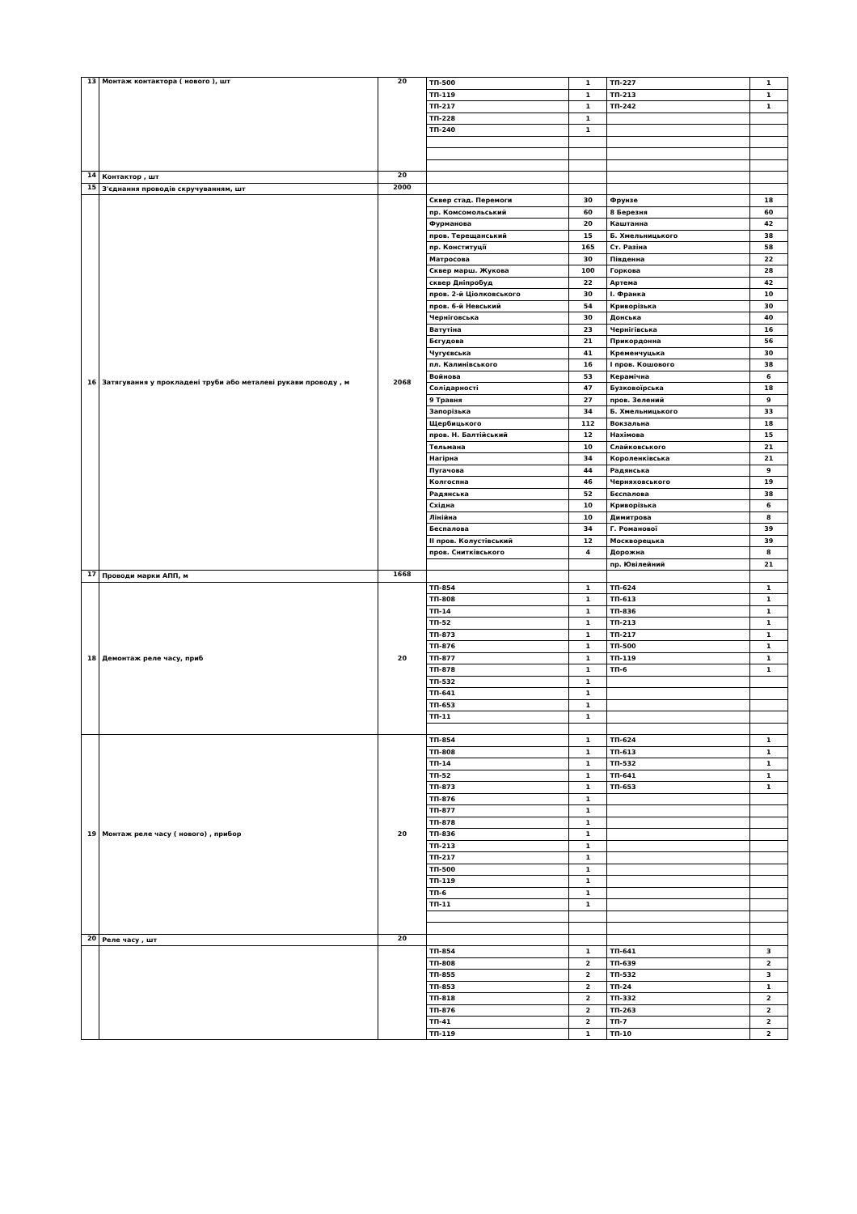| 13 | Монтаж контактора ( нового ), шт | 20 | ТП-500 | 1 | ТП-227 | 1 |
| | | | ТП-119 | 1 | ТП-213 | 1 |
| | | | ТП-217 | 1 | ТП-242 | 1 |
| | | | ТП-228 | 1 | | |
| | | | ТП-240 | 1 | | |
| 14 | Контактор , шт | 20 | | | | |
| 15 | З'єднання проводів скручуванням, шт | 2000 | | | | |
| 16 | Затягування у прокладені труби або металеві рукави проводу , м | 2068 | Сквер стад. Перемоги | 30 | Фрунзе | 18 |
| | | | пр. Комсомольський | 60 | 8 Березня | 60 |
| | | | Фурманова | 20 | Каштанна | 42 |
| | | | пров. Терещанський | 15 | Б. Хмельницького | 38 |
| | | | пр. Конституції | 165 | Ст. Разіна | 58 |
| | | | Матросова | 30 | Південна | 22 |
| | | | Сквер марш. Жукова | 100 | Горкова | 28 |
| | | | сквер Дніпробуд | 22 | Артема | 42 |
| | | | пров. 2-й Ціолковського | 30 | І. Франка | 10 |
| | | | пров. 6-й Невський | 54 | Криворізька | 30 |
| | | | Черніговська | 30 | Донська | 40 |
| | | | Ватутіна | 23 | Чернігівська | 16 |
| | | | Бєгудова | 21 | Прикордонна | 56 |
| | | | Чугуєвська | 41 | Кременчуцька | 30 |
| | | | пл. Калинівського | 16 | І пров. Кошового | 38 |
| | | | Войнова | 53 | Керамічна | 6 |
| | | | Солідарності | 47 | Бузковоїрська | 18 |
| | | | 9 Травня | 27 | пров. Зелений | 9 |
| | | | Запорізька | 34 | Б. Хмельницького | 33 |
| | | | Щербицького | 112 | Вокзальна | 18 |
| | | | пров. Н. Балтійський | 12 | Нахімова | 15 |
| | | | Тельмана | 10 | Слайковського | 21 |
| | | | Нагірна | 34 | Короленківська | 21 |
| | | | Пугачова | 44 | Радянська | 9 |
| | | | Колгоспна | 46 | Черняховського | 19 |
| | | | Радянська | 52 | Бєспалова | 38 |
| | | | Східна | 10 | Криворізька | 6 |
| | | | Лінійна | 10 | Димитрова | 8 |
| | | | Беспалова | 34 | Г. Романової | 39 |
| | | | ІІ пров. Колустівський | 12 | Москворецька | 39 |
| | | | пров. Снитківського | 4 | Дорожна | 8 |
| | | | | | пр. Ювілейний | 21 |
| 17 | Проводи марки АПП, м | 1668 | | | | |
| 18 | Демонтаж реле часу, приб | 20 | ТП-854 | 1 | ТП-624 | 1 |
| | | | ТП-808 | 1 | ТП-613 | 1 |
| | | | ТП-14 | 1 | ТП-836 | 1 |
| | | | ТП-52 | 1 | ТП-213 | 1 |
| | | | ТП-873 | 1 | ТП-217 | 1 |
| | | | ТП-876 | 1 | ТП-500 | 1 |
| | | | ТП-877 | 1 | ТП-119 | 1 |
| | | | ТП-878 | 1 | ТП-6 | 1 |
| | | | ТП-532 | 1 | | |
| | | | ТП-641 | 1 | | |
| | | | ТП-653 | 1 | | |
| | | | ТП-11 | 1 | | |
| 19 | Монтаж реле часу ( нового) , прибор | 20 | ТП-854 | 1 | ТП-624 | 1 |
| | | | ТП-808 | 1 | ТП-613 | 1 |
| | | | ТП-14 | 1 | ТП-532 | 1 |
| | | | ТП-52 | 1 | ТП-641 | 1 |
| | | | ТП-873 | 1 | ТП-653 | 1 |
| | | | ТП-876 | 1 | | |
| | | | ТП-877 | 1 | | |
| | | | ТП-878 | 1 | | |
| | | | ТП-836 | 1 | | |
| | | | ТП-213 | 1 | | |
| | | | ТП-217 | 1 | | |
| | | | ТП-500 | 1 | | |
| | | | ТП-119 | 1 | | |
| | | | ТП-6 | 1 | | |
| | | | ТП-11 | 1 | | |
| 20 | Реле часу , шт | 20 | | | | |
| | | | ТП-854 | 1 | ТП-641 | 3 |
| | | | ТП-808 | 2 | ТП-639 | 2 |
| | | | ТП-855 | 2 | ТП-532 | 3 |
| | | | ТП-853 | 2 | ТП-24 | 1 |
| | | | ТП-818 | 2 | ТП-332 | 2 |
| | | | ТП-876 | 2 | ТП-263 | 2 |
| | | | ТП-41 | 2 | ТП-7 | 2 |
| | | | ТП-119 | 1 | ТП-10 | 2 |